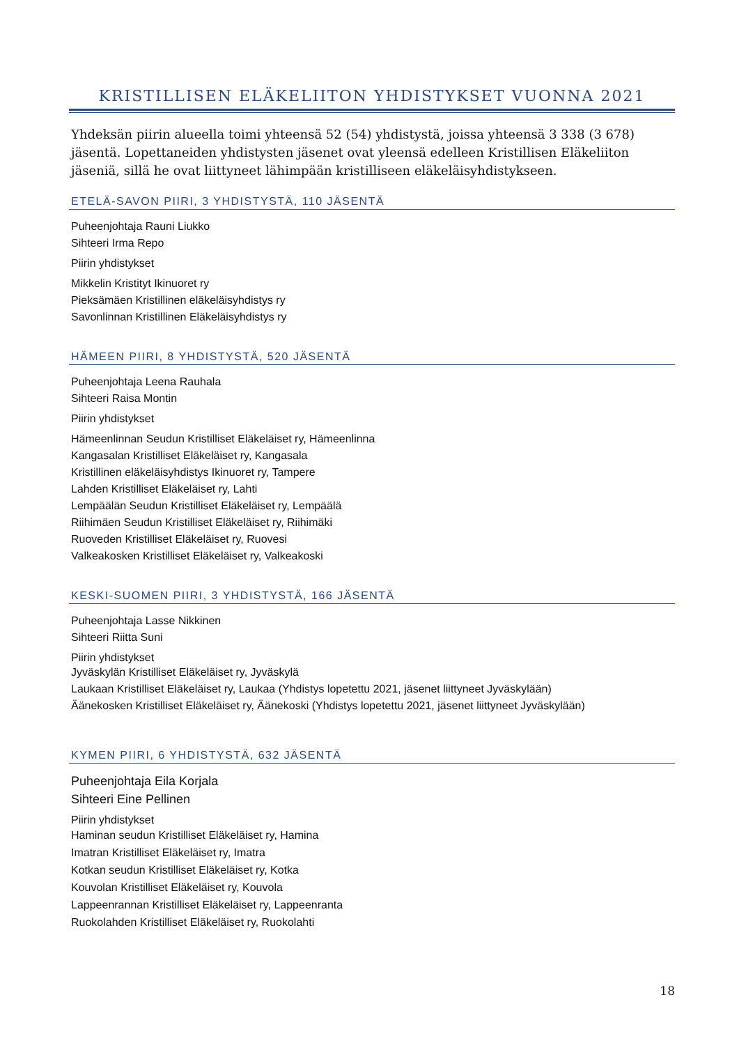KRISTILLISEN ELÄKELIITON YHDISTYKSET VUONNA 2021
Yhdeksän piirin alueella toimi yhteensä 52 (54) yhdistystä, joissa yhteensä 3 338 (3 678) jäsentä. Lopettaneiden yhdistysten jäsenet ovat yleensä edelleen Kristillisen Eläkeliiton jäseniä, sillä he ovat liittyneet lähimpään kristilliseen eläkeläisyhdistykseen.
ETELÄ-SAVON PIIRI, 3 YHDISTYSTÄ, 110 JÄSENTÄ
Puheenjohtaja Rauni Liukko
Sihteeri Irma Repo
Piirin yhdistykset
Mikkelin Kristityt Ikinuoret ry
Pieksämäen Kristillinen eläkeläisyhdistys ry
Savonlinnan Kristillinen Eläkeläisyhdistys ry
HÄMEEN PIIRI, 8 YHDISTYSTÄ, 520 JÄSENTÄ
Puheenjohtaja Leena Rauhala
Sihteeri Raisa Montin
Piirin yhdistykset
Hämeenlinnan Seudun Kristilliset Eläkeläiset ry, Hämeenlinna
Kangasalan Kristilliset Eläkeläiset ry, Kangasala
Kristillinen eläkeläisyhdistys Ikinuoret ry, Tampere
Lahden Kristilliset Eläkeläiset ry, Lahti
Lempäälän Seudun Kristilliset Eläkeläiset ry, Lempäälä
Riihimäen Seudun Kristilliset Eläkeläiset ry, Riihimäki
Ruoveden Kristilliset Eläkeläiset ry, Ruovesi
Valkeakosken Kristilliset Eläkeläiset ry, Valkeakoski
KESKI-SUOMEN PIIRI, 3 YHDISTYSTÄ, 166 JÄSENTÄ
Puheenjohtaja Lasse Nikkinen
Sihteeri Riitta Suni
Piirin yhdistykset
Jyväskylän Kristilliset Eläkeläiset ry, Jyväskylä
Laukaan Kristilliset Eläkeläiset ry, Laukaa (Yhdistys lopetettu 2021, jäsenet liittyneet Jyväskylään)
Äänekosken Kristilliset Eläkeläiset ry, Äänekoski (Yhdistys lopetettu 2021, jäsenet liittyneet Jyväskylään)
KYMEN PIIRI, 6 YHDISTYSTÄ, 632 JÄSENTÄ
Puheenjohtaja Eila Korjala
Sihteeri Eine Pellinen
Piirin yhdistykset
Haminan seudun Kristilliset Eläkeläiset ry, Hamina
Imatran Kristilliset Eläkeläiset ry, Imatra
Kotkan seudun Kristilliset Eläkeläiset ry, Kotka
Kouvolan Kristilliset Eläkeläiset ry, Kouvola
Lappeenrannan Kristilliset Eläkeläiset ry, Lappeenranta
Ruokolahden Kristilliset Eläkeläiset ry, Ruokolahti
18